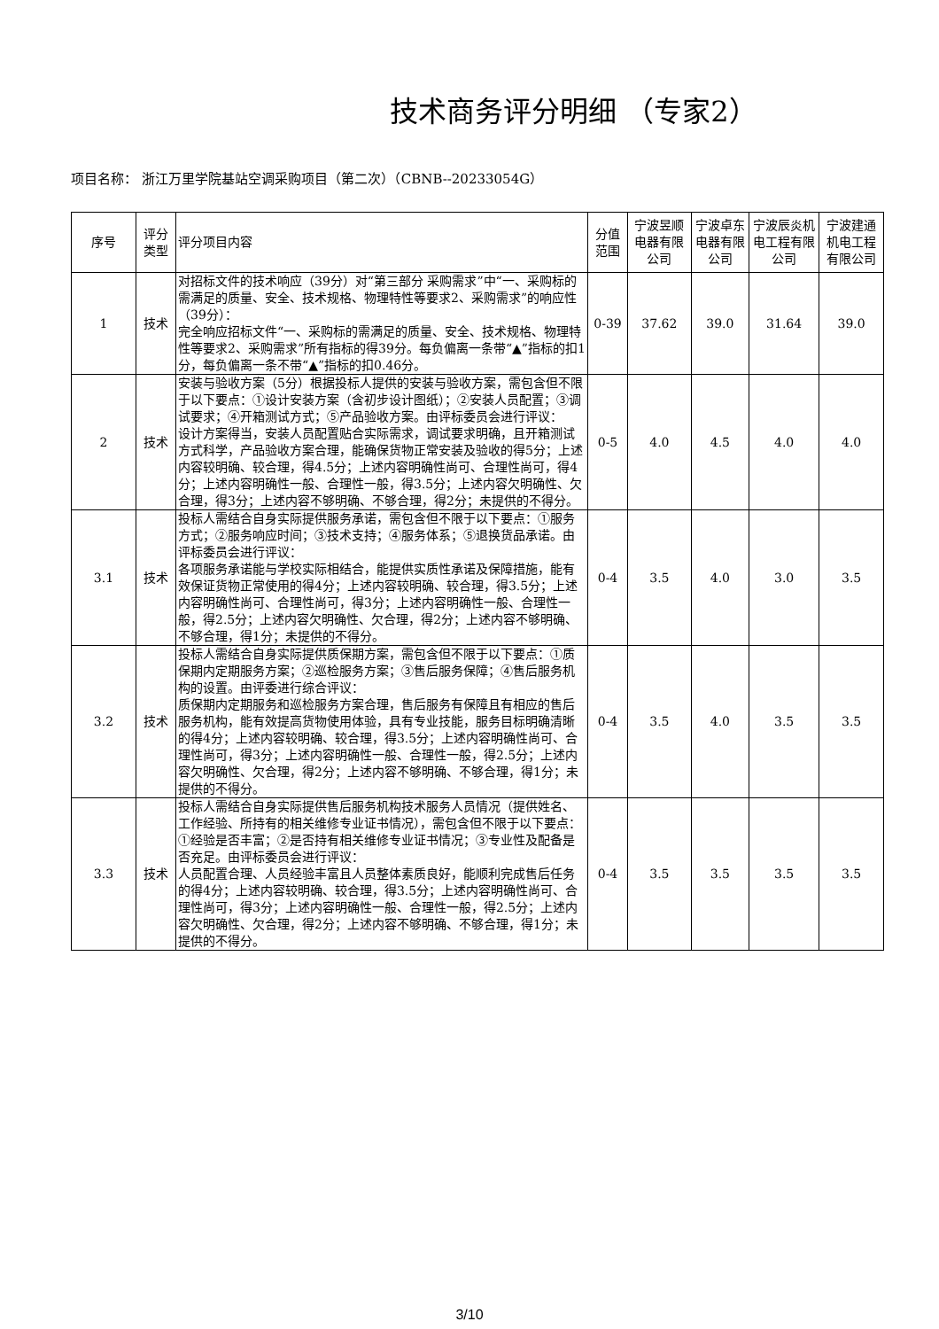技术商务评分明细 （专家2）
项目名称： 浙江万里学院基站空调采购项目（第二次）（CBNB--20233054G）
| 序号 | 评分类型 | 评分项目内容 | 分值范围 | 宁波昱顺电器有限公司 | 宁波卓东电器有限公司 | 宁波辰炎机电工程有限公司 | 宁波建通机电工程有限公司 |
| --- | --- | --- | --- | --- | --- | --- | --- |
| 1 | 技术 | 对招标文件的技术响应（39分）对“第三部分 采购需求”中“一、采购标的需满足的质量、安全、技术规格、物理特性等要求2、采购需求”的响应性（39分）： 完全响应招标文件“一、采购标的需满足的质量、安全、技术规格、物理特性等要求2、采购需求”所有指标的得39分。每负偏离一条带“▲”指标的扣1分，每负偏离一条不带“▲”指标的扣0.46分。 | 0-39 | 37.62 | 39.0 | 31.64 | 39.0 |
| 2 | 技术 | 安装与验收方案（5分）根据投标人提供的安装与验收方案，需包含但不限于以下要点：①设计安装方案（含初步设计图纸）；②安装人员配置；③调试要求；④开箱测试方式；⑤产品验收方案。由评标委员会进行评议： 设计方案得当，安装人员配置贴合实际需求，调试要求明确，且开箱测试方式科学，产品验收方案合理，能确保货物正常安装及验收的得5分；上述内容较明确、较合理，得4.5分；上述内容明确性尚可、合理性尚可，得4分；上述内容明确性一般、合理性一般，得3.5分；上述内容欠明确性、欠合理，得3分；上述内容不够明确、不够合理，得2分；未提供的不得分。 | 0-5 | 4.0 | 4.5 | 4.0 | 4.0 |
| 3.1 | 技术 | 投标人需结合自身实际提供服务承诺，需包含但不限于以下要点：①服务方式；②服务响应时间；③技术支持；④服务体系；⑤退换货品承诺。由评标委员会进行评议： 各项服务承诺能与学校实际相结合，能提供实质性承诺及保障措施，能有效保证货物正常使用的得4分；上述内容较明确、较合理，得3.5分；上述内容明确性尚可、合理性尚可，得3分；上述内容明确性一般、合理性一般，得2.5分；上述内容欠明确性、欠合理，得2分；上述内容不够明确、不够合理，得1分；未提供的不得分。 | 0-4 | 3.5 | 4.0 | 3.0 | 3.5 |
| 3.2 | 技术 | 投标人需结合自身实际提供质保期方案，需包含但不限于以下要点：①质保期内定期服务方案；②巡检服务方案；③售后服务保障；④售后服务机构的设置。由评委进行综合评议： 质保期内定期服务和巡检服务方案合理，售后服务有保障且有相应的售后服务机构，能有效提高货物使用体验，具有专业技能，服务目标明确清晰的得4分；上述内容较明确、较合理，得3.5分；上述内容明确性尚可、合理性尚可，得3分；上述内容明确性一般、合理性一般，得2.5分；上述内容欠明确性、欠合理，得2分；上述内容不够明确、不够合理，得1分；未提供的不得分。 | 0-4 | 3.5 | 4.0 | 3.5 | 3.5 |
| 3.3 | 技术 | 投标人需结合自身实际提供售后服务机构技术服务人员情况（提供姓名、工作经验、所持有的相关维修专业证书情况），需包含但不限于以下要点：①经验是否丰富；②是否持有相关维修专业证书情况；③专业性及配备是否充足。由评标委员会进行评议： 人员配置合理、人员经验丰富且人员整体素质良好，能顺利完成售后任务的得4分；上述内容较明确、较合理，得3.5分；上述内容明确性尚可、合理性尚可，得3分；上述内容明确性一般、合理性一般，得2.5分；上述内容欠明确性、欠合理，得2分；上述内容不够明确、不够合理，得1分；未提供的不得分。 | 0-4 | 3.5 | 3.5 | 3.5 | 3.5 |
3/10